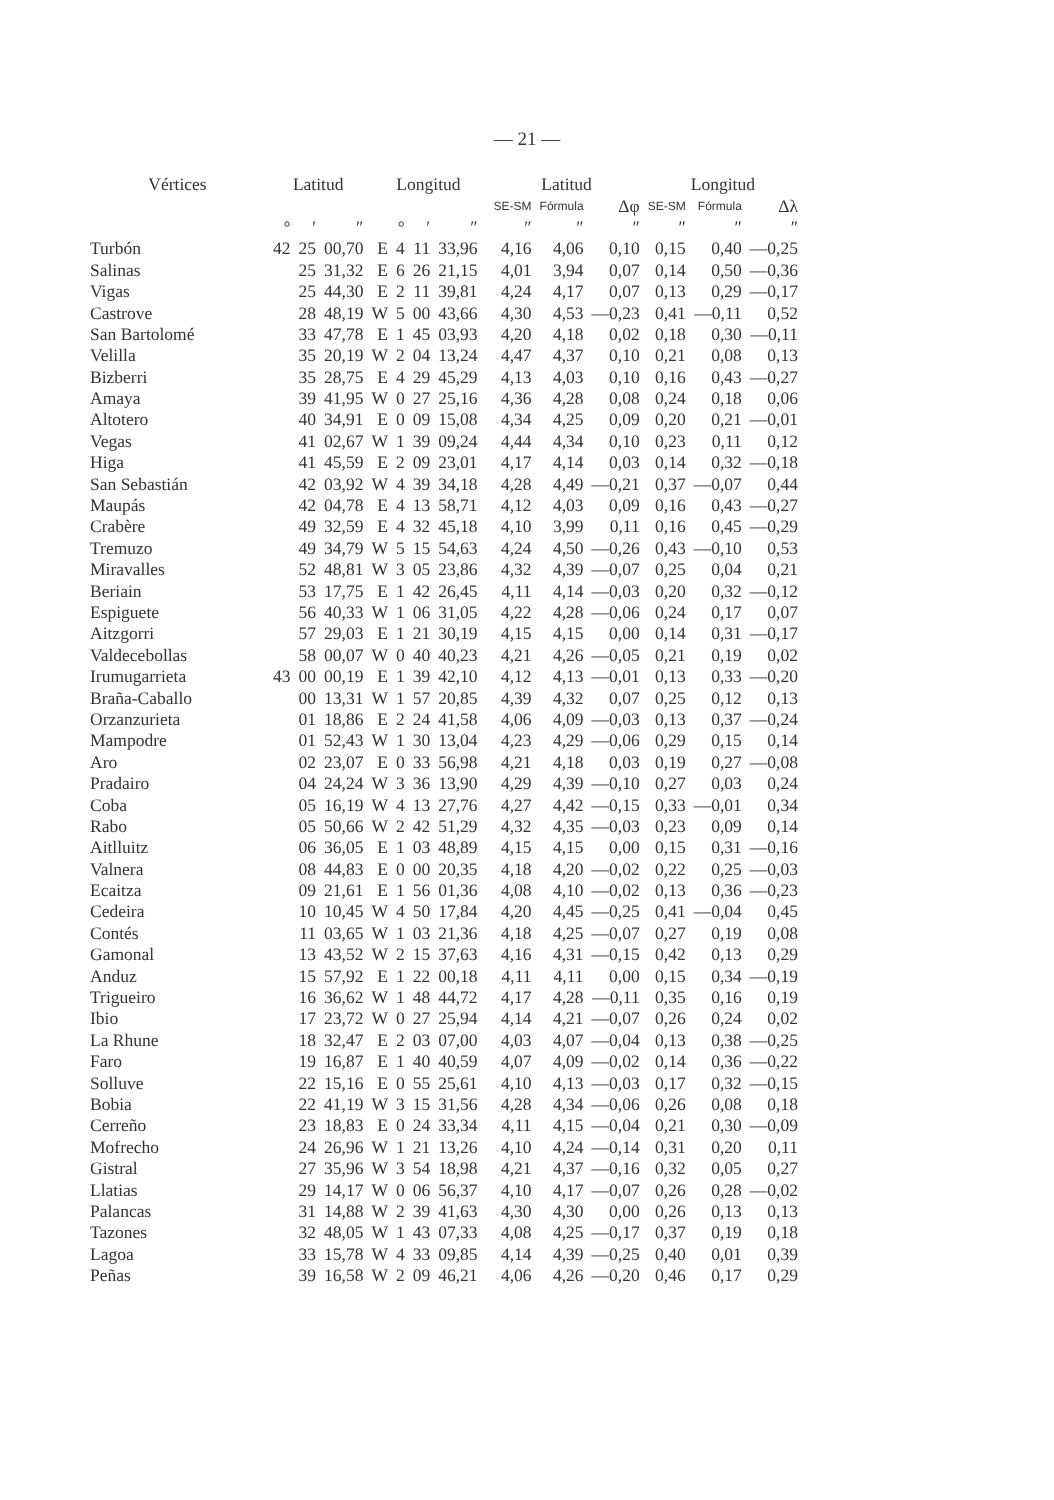— 21 —
| Vértices | Latitud | | | Longitud | | | | | Latitud | | | Longitud | | |
| --- | --- | --- | --- | --- | --- | --- | --- | --- | --- | --- | --- | --- | --- | --- |
| | | | | | | | | | SE-SM | Fórmula | Δφ | SE-SM | Fórmula | Δλ |
| | ° | ′ | ″ | | ° | ′ | ″ | | ″ | ″ | ″ | ″ | ″ | ″ |
| Turbón | 42 | 25 | 00,70 | E | 4 | 11 | 33,96 | | 4,16 | 4,06 | 0,10 | 0,15 | 0,40 | —0,25 |
| Salinas | | 25 | 31,32 | E | 6 | 26 | 21,15 | | 4,01 | 3,94 | 0,07 | 0,14 | 0,50 | —0,36 |
| Vigas | | 25 | 44,30 | E | 2 | 11 | 39,81 | | 4,24 | 4,17 | 0,07 | 0,13 | 0,29 | —0,17 |
| Castrove | | 28 | 48,19 | W | 5 | 00 | 43,66 | | 4,30 | 4,53 | —0,23 | 0,41 | —0,11 | 0,52 |
| San Bartolomé | | 33 | 47,78 | E | 1 | 45 | 03,93 | | 4,20 | 4,18 | 0,02 | 0,18 | 0,30 | —0,11 |
| Velilla | | 35 | 20,19 | W | 2 | 04 | 13,24 | | 4,47 | 4,37 | 0,10 | 0,21 | 0,08 | 0,13 |
| Bizberri | | 35 | 28,75 | E | 4 | 29 | 45,29 | | 4,13 | 4,03 | 0,10 | 0,16 | 0,43 | —0,27 |
| Amaya | | 39 | 41,95 | W | 0 | 27 | 25,16 | | 4,36 | 4,28 | 0,08 | 0,24 | 0,18 | 0,06 |
| Altotero | | 40 | 34,91 | E | 0 | 09 | 15,08 | | 4,34 | 4,25 | 0,09 | 0,20 | 0,21 | —0,01 |
| Vegas | | 41 | 02,67 | W | 1 | 39 | 09,24 | | 4,44 | 4,34 | 0,10 | 0,23 | 0,11 | 0,12 |
| Higa | | 41 | 45,59 | E | 2 | 09 | 23,01 | | 4,17 | 4,14 | 0,03 | 0,14 | 0,32 | —0,18 |
| San Sebastián | | 42 | 03,92 | W | 4 | 39 | 34,18 | | 4,28 | 4,49 | —0,21 | 0,37 | —0,07 | 0,44 |
| Maupás | | 42 | 04,78 | E | 4 | 13 | 58,71 | | 4,12 | 4,03 | 0,09 | 0,16 | 0,43 | —0,27 |
| Crabère | | 49 | 32,59 | E | 4 | 32 | 45,18 | | 4,10 | 3,99 | 0,11 | 0,16 | 0,45 | —0,29 |
| Tremuzo | | 49 | 34,79 | W | 5 | 15 | 54,63 | | 4,24 | 4,50 | —0,26 | 0,43 | —0,10 | 0,53 |
| Miravalles | | 52 | 48,81 | W | 3 | 05 | 23,86 | | 4,32 | 4,39 | —0,07 | 0,25 | 0,04 | 0,21 |
| Beriain | | 53 | 17,75 | E | 1 | 42 | 26,45 | | 4,11 | 4,14 | —0,03 | 0,20 | 0,32 | —0,12 |
| Espiguete | | 56 | 40,33 | W | 1 | 06 | 31,05 | | 4,22 | 4,28 | —0,06 | 0,24 | 0,17 | 0,07 |
| Aitzgorri | | 57 | 29,03 | E | 1 | 21 | 30,19 | | 4,15 | 4,15 | 0,00 | 0,14 | 0,31 | —0,17 |
| Valdecebollas | | 58 | 00,07 | W | 0 | 40 | 40,23 | | 4,21 | 4,26 | —0,05 | 0,21 | 0,19 | 0,02 |
| Irumugarrieta | 43 | 00 | 00,19 | E | 1 | 39 | 42,10 | | 4,12 | 4,13 | —0,01 | 0,13 | 0,33 | —0,20 |
| Braña-Caballo | | 00 | 13,31 | W | 1 | 57 | 20,85 | | 4,39 | 4,32 | 0,07 | 0,25 | 0,12 | 0,13 |
| Orzanzurieta | | 01 | 18,86 | E | 2 | 24 | 41,58 | | 4,06 | 4,09 | —0,03 | 0,13 | 0,37 | —0,24 |
| Mampodre | | 01 | 52,43 | W | 1 | 30 | 13,04 | | 4,23 | 4,29 | —0,06 | 0,29 | 0,15 | 0,14 |
| Aro | | 02 | 23,07 | E | 0 | 33 | 56,98 | | 4,21 | 4,18 | 0,03 | 0,19 | 0,27 | —0,08 |
| Pradairo | | 04 | 24,24 | W | 3 | 36 | 13,90 | | 4,29 | 4,39 | —0,10 | 0,27 | 0,03 | 0,24 |
| Coba | | 05 | 16,19 | W | 4 | 13 | 27,76 | | 4,27 | 4,42 | —0,15 | 0,33 | —0,01 | 0,34 |
| Rabo | | 05 | 50,66 | W | 2 | 42 | 51,29 | | 4,32 | 4,35 | —0,03 | 0,23 | 0,09 | 0,14 |
| Aitlluitz | | 06 | 36,05 | E | 1 | 03 | 48,89 | | 4,15 | 4,15 | 0,00 | 0,15 | 0,31 | —0,16 |
| Valnera | | 08 | 44,83 | E | 0 | 00 | 20,35 | | 4,18 | 4,20 | —0,02 | 0,22 | 0,25 | —0,03 |
| Ecaitza | | 09 | 21,61 | E | 1 | 56 | 01,36 | | 4,08 | 4,10 | —0,02 | 0,13 | 0,36 | —0,23 |
| Cedeira | | 10 | 10,45 | W | 4 | 50 | 17,84 | | 4,20 | 4,45 | —0,25 | 0,41 | —0,04 | 0,45 |
| Contés | | 11 | 03,65 | W | 1 | 03 | 21,36 | | 4,18 | 4,25 | —0,07 | 0,27 | 0,19 | 0,08 |
| Gamonal | | 13 | 43,52 | W | 2 | 15 | 37,63 | | 4,16 | 4,31 | —0,15 | 0,42 | 0,13 | 0,29 |
| Anduz | | 15 | 57,92 | E | 1 | 22 | 00,18 | | 4,11 | 4,11 | 0,00 | 0,15 | 0,34 | —0,19 |
| Trigueiro | | 16 | 36,62 | W | 1 | 48 | 44,72 | | 4,17 | 4,28 | —0,11 | 0,35 | 0,16 | 0,19 |
| Ibio | | 17 | 23,72 | W | 0 | 27 | 25,94 | | 4,14 | 4,21 | —0,07 | 0,26 | 0,24 | 0,02 |
| La Rhune | | 18 | 32,47 | E | 2 | 03 | 07,00 | | 4,03 | 4,07 | —0,04 | 0,13 | 0,38 | —0,25 |
| Faro | | 19 | 16,87 | E | 1 | 40 | 40,59 | | 4,07 | 4,09 | —0,02 | 0,14 | 0,36 | —0,22 |
| Solluve | | 22 | 15,16 | E | 0 | 55 | 25,61 | | 4,10 | 4,13 | —0,03 | 0,17 | 0,32 | —0,15 |
| Bobia | | 22 | 41,19 | W | 3 | 15 | 31,56 | | 4,28 | 4,34 | —0,06 | 0,26 | 0,08 | 0,18 |
| Cerreño | | 23 | 18,83 | E | 0 | 24 | 33,34 | | 4,11 | 4,15 | —0,04 | 0,21 | 0,30 | —0,09 |
| Mofrecho | | 24 | 26,96 | W | 1 | 21 | 13,26 | | 4,10 | 4,24 | —0,14 | 0,31 | 0,20 | 0,11 |
| Gistral | | 27 | 35,96 | W | 3 | 54 | 18,98 | | 4,21 | 4,37 | —0,16 | 0,32 | 0,05 | 0,27 |
| Llatias | | 29 | 14,17 | W | 0 | 06 | 56,37 | | 4,10 | 4,17 | —0,07 | 0,26 | 0,28 | —0,02 |
| Palancas | | 31 | 14,88 | W | 2 | 39 | 41,63 | | 4,30 | 4,30 | 0,00 | 0,26 | 0,13 | 0,13 |
| Tazones | | 32 | 48,05 | W | 1 | 43 | 07,33 | | 4,08 | 4,25 | —0,17 | 0,37 | 0,19 | 0,18 |
| Lagoa | | 33 | 15,78 | W | 4 | 33 | 09,85 | | 4,14 | 4,39 | —0,25 | 0,40 | 0,01 | 0,39 |
| Peñas | | 39 | 16,58 | W | 2 | 09 | 46,21 | | 4,06 | 4,26 | —0,20 | 0,46 | 0,17 | 0,29 |